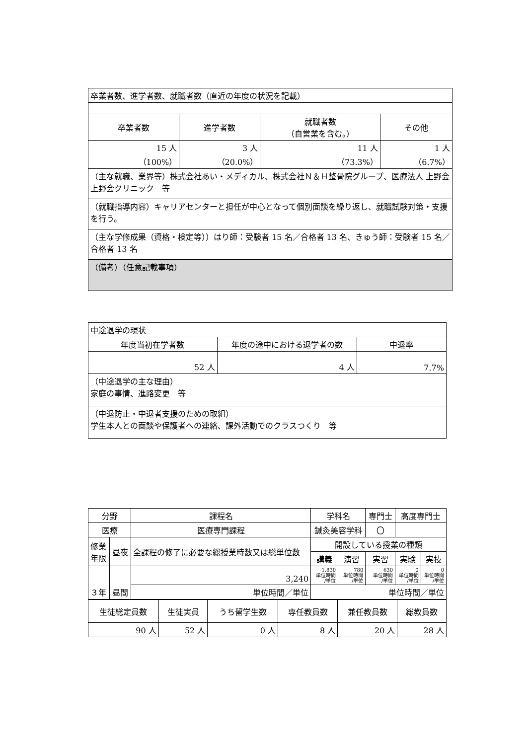| 卒業者数、進学者数、就職者数（直近の年度の状況を記載） | | | |
| 卒業者数 | 進学者数 | 就職者数 （自営業を含む。） | その他 |
| 15 人 （100%） | 3 人 （20.0%） | 11 人 （73.3%） | 1 人 （6.7%） |
| （主な就職、業界等）株式会社あい・メディカル、株式会社Ｎ＆Ｈ整骨院グループ、医療法人 上野会 上野会クリニック 等 | | | |
| （就職指導内容）キャリアセンターと担任が中心となって個別面談を繰り返し、就職試験対策・支援を行う。 | | | |
| （主な学修成果（資格・検定等））はり師：受験者 15 名／合格者 13 名、きゅう師：受験者 15 名／合格者 13 名 | | | |
| （備考）（任意記載事項） | | | |
| 中途退学の現状 | | |
| 年度当初在学者数 | 年度の途中における退学者の数 | 中退率 |
| 52 人 | 4 人 | 7.7% |
| （中途退学の主な理由） 家庭の事情、進路変更 等 | | |
| （中退防止・中退者支援のための取組） 学生本人との面談や保護者への連絡、課外活動でのクラスつくり 等 | | |
| 分野 | | 課程名 | 学科名 | | | 専門士 | 高度専門士 | |
| 医療 | | 医療専門課程 | 鍼灸美容学科 | | | 〇 | | |
| 修業 年限 | 昼夜 | 全課程の修了に必要な総授業時数又は総単位数 | | 開設している授業の種類 | | | | |
| | | | | 講義 | 演習 | 実習 | 実験 | 実技 |
| ３年 | 昼間 | 3,240 | | 1,830 単位時間 /単位 | 780 単位時間 /単位 | 630 単位時間 /単位 | 0 単位時間 /単位 | 0 単位時間 /単位 |
| | | 単位時間／単位 | | 単位時間／単位 | | | | |
| 生徒総定員数 | 生徒実員 | うち留学生数 | 専任教員数 | 兼任教員数 | 総教員数 |
| 90 人 | 52 人 | 0 人 | 8 人 | 20 人 | 28 人 |